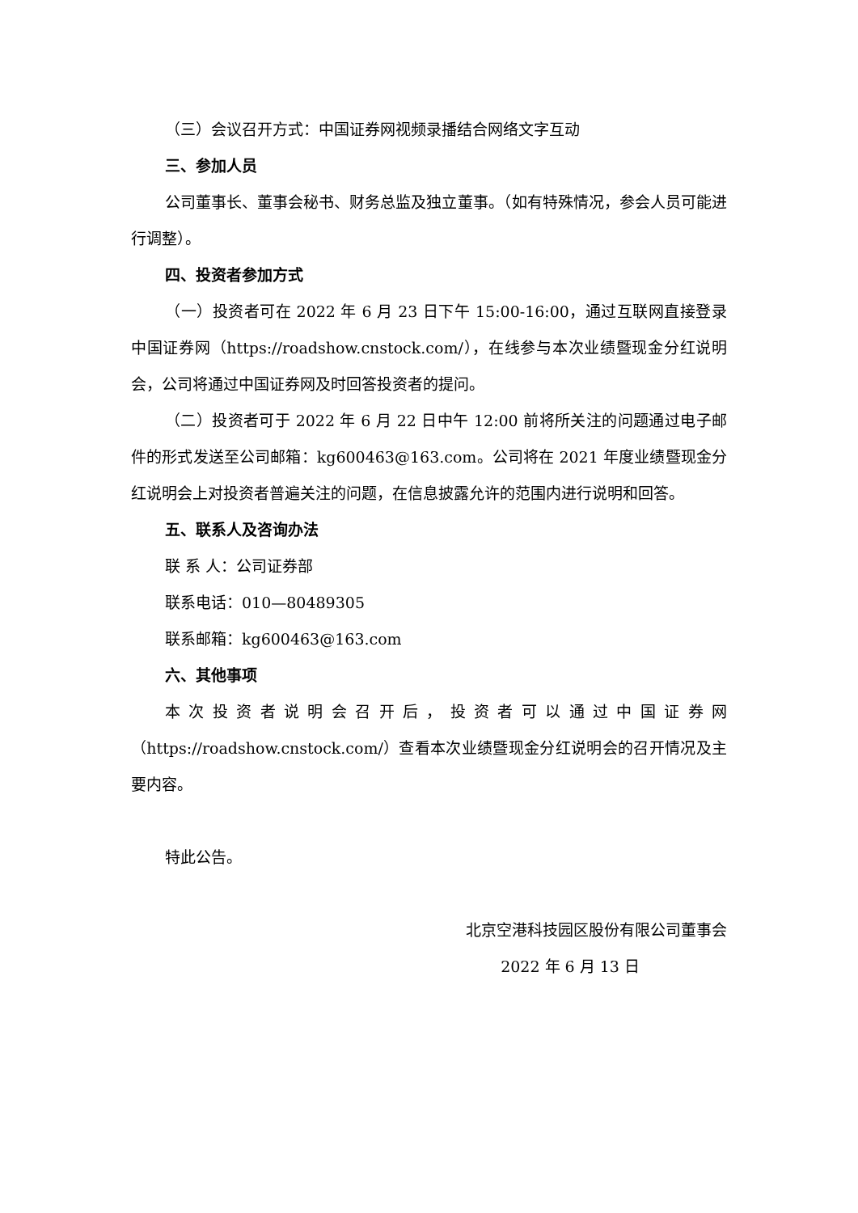（三）会议召开方式：中国证券网视频录播结合网络文字互动
三、参加人员
公司董事长、董事会秘书、财务总监及独立董事。（如有特殊情况，参会人员可能进行调整）。
四、投资者参加方式
（一）投资者可在 2022 年 6 月 23 日下午 15:00-16:00，通过互联网直接登录中国证券网（https://roadshow.cnstock.com/），在线参与本次业绩暨现金分红说明会，公司将通过中国证券网及时回答投资者的提问。
（二）投资者可于 2022 年 6 月 22 日中午 12:00 前将所关注的问题通过电子邮件的形式发送至公司邮箱：kg600463@163.com。公司将在 2021 年度业绩暨现金分红说明会上对投资者普遍关注的问题，在信息披露允许的范围内进行说明和回答。
五、联系人及咨询办法
联 系 人：公司证券部
联系电话：010—80489305
联系邮箱：kg600463@163.com
六、其他事项
本次投资者说明会召开后，投资者可以通过中国证券网（https://roadshow.cnstock.com/）查看本次业绩暨现金分红说明会的召开情况及主要内容。
特此公告。
北京空港科技园区股份有限公司董事会
2022 年 6 月 13 日